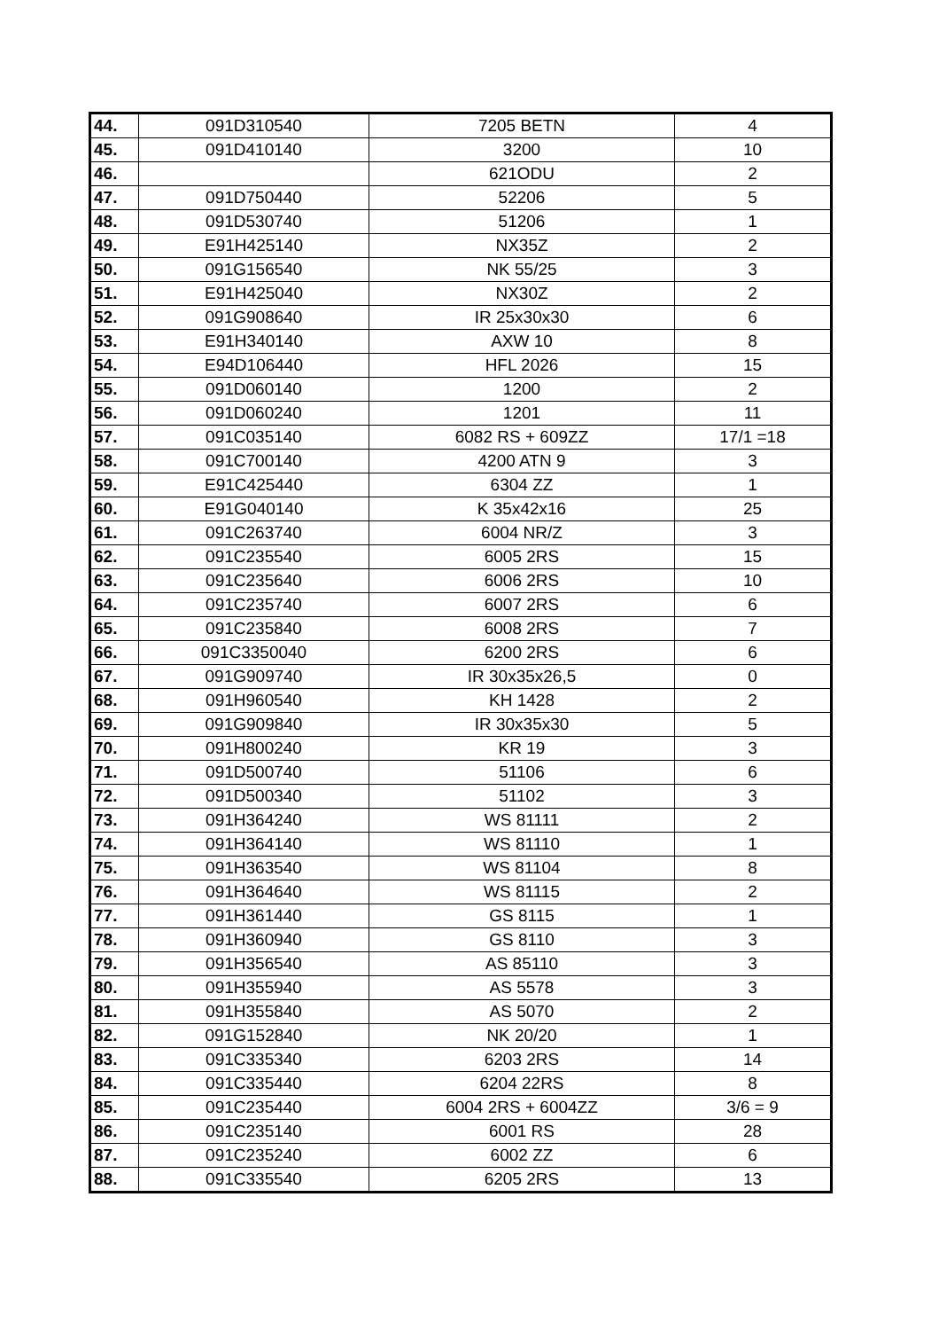| 44. | 091D310540 | 7205 BETN | 4 |
| 45. | 091D410140 | 3200 | 10 |
| 46. | | 621ODU | 2 |
| 47. | 091D750440 | 52206 | 5 |
| 48. | 091D530740 | 51206 | 1 |
| 49. | E91H425140 | NX35Z | 2 |
| 50. | 091G156540 | NK 55/25 | 3 |
| 51. | E91H425040 | NX30Z | 2 |
| 52. | 091G908640 | IR 25x30x30 | 6 |
| 53. | E91H340140 | AXW 10 | 8 |
| 54. | E94D106440 | HFL 2026 | 15 |
| 55. | 091D060140 | 1200 | 2 |
| 56. | 091D060240 | 1201 | 11 |
| 57. | 091C035140 | 6082 RS + 609ZZ | 17/1 =18 |
| 58. | 091C700140 | 4200 ATN 9 | 3 |
| 59. | E91C425440 | 6304 ZZ | 1 |
| 60. | E91G040140 | K 35x42x16 | 25 |
| 61. | 091C263740 | 6004 NR/Z | 3 |
| 62. | 091C235540 | 6005 2RS | 15 |
| 63. | 091C235640 | 6006 2RS | 10 |
| 64. | 091C235740 | 6007 2RS | 6 |
| 65. | 091C235840 | 6008 2RS | 7 |
| 66. | 091C3350040 | 6200 2RS | 6 |
| 67. | 091G909740 | IR 30x35x26,5 | 0 |
| 68. | 091H960540 | KH 1428 | 2 |
| 69. | 091G909840 | IR 30x35x30 | 5 |
| 70. | 091H800240 | KR 19 | 3 |
| 71. | 091D500740 | 51106 | 6 |
| 72. | 091D500340 | 51102 | 3 |
| 73. | 091H364240 | WS 81111 | 2 |
| 74. | 091H364140 | WS 81110 | 1 |
| 75. | 091H363540 | WS 81104 | 8 |
| 76. | 091H364640 | WS 81115 | 2 |
| 77. | 091H361440 | GS 8115 | 1 |
| 78. | 091H360940 | GS 8110 | 3 |
| 79. | 091H356540 | AS 85110 | 3 |
| 80. | 091H355940 | AS 5578 | 3 |
| 81. | 091H355840 | AS 5070 | 2 |
| 82. | 091G152840 | NK 20/20 | 1 |
| 83. | 091C335340 | 6203 2RS | 14 |
| 84. | 091C335440 | 6204 22RS | 8 |
| 85. | 091C235440 | 6004 2RS + 6004ZZ | 3/6 = 9 |
| 86. | 091C235140 | 6001 RS | 28 |
| 87. | 091C235240 | 6002 ZZ | 6 |
| 88. | 091C335540 | 6205 2RS | 13 |